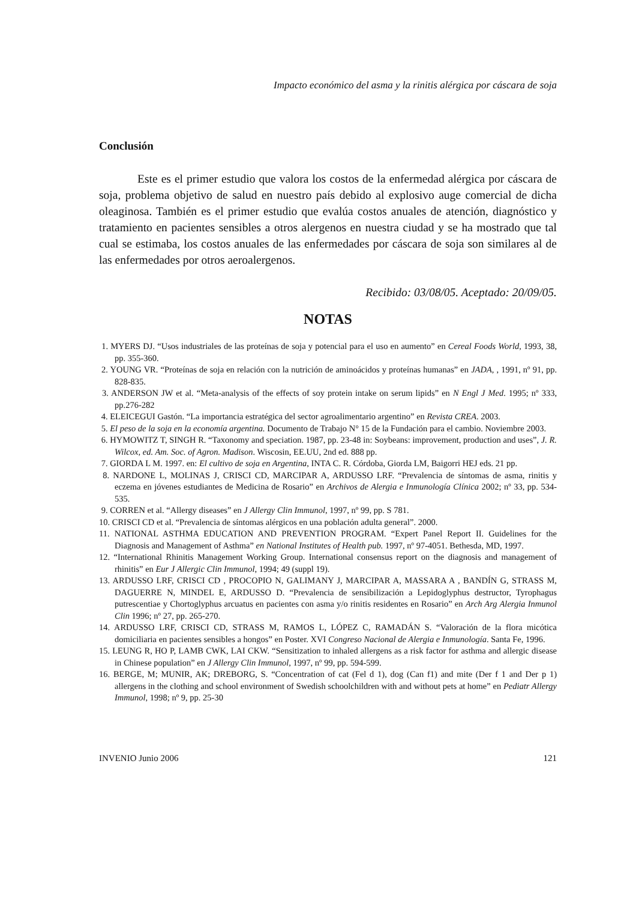Impacto económico del asma y la rinitis alérgica por cáscara de soja
Conclusión
Este es el primer estudio que valora los costos de la enfermedad alérgica por cáscara de soja, problema objetivo de salud en nuestro país debido al explosivo auge comercial de dicha oleaginosa. También es el primer estudio que evalúa costos anuales de atención, diagnóstico y tratamiento en pacientes sensibles a otros alergenos en nuestra ciudad y se ha mostrado que tal cual se estimaba, los costos anuales de las enfermedades por cáscara de soja son similares al de las enfermedades por otros aeroalergenos.
Recibido: 03/08/05. Aceptado: 20/09/05.
NOTAS
1. MYERS DJ. “Usos industriales de las proteínas de soja y potencial para el uso en aumento” en Cereal Foods World, 1993, 38, pp. 355-360.
2. YOUNG VR. “Proteínas de soja en relación con la nutrición de aminoácidos y proteínas humanas” en JADA, , 1991, nº 91, pp. 828-835.
3. ANDERSON JW et al. “Meta-analysis of the effects of soy protein intake on serum lipids” en N Engl J Med. 1995; nº 333, pp.276-282
4. ELEICEGUI Gastón. “La importancia estratégica del sector agroalimentario argentino” en Revista CREA. 2003.
5. El peso de la soja en la economía argentina. Documento de Trabajo N° 15 de la Fundación para el cambio. Noviembre 2003.
6. HYMOWITZ T, SINGH R. “Taxonomy and speciation. 1987, pp. 23-48 in: Soybeans: improvement, production and uses”, J. R. Wilcox, ed. Am. Soc. of Agron. Madison. Wiscosin, EE.UU, 2nd ed. 888 pp.
7. GIORDA L M. 1997. en: El cultivo de soja en Argentina, INTA C. R. Córdoba, Giorda LM, Baigorri HEJ eds. 21 pp.
8. NARDONE L, MOLINAS J, CRISCI CD, MARCIPAR A, ARDUSSO LRF. “Prevalencia de síntomas de asma, rinitis y eczema en jóvenes estudiantes de Medicina de Rosario” en Archivos de Alergia e Inmunología Clínica 2002; nº 33, pp. 534-535.
9. CORREN et al. “Allergy diseases” en J Allergy Clin Immunol, 1997, nº 99, pp. S 781.
10. CRISCI CD et al. “Prevalencia de síntomas alérgicos en una población adulta general”. 2000.
11. NATIONAL ASTHMA EDUCATION AND PREVENTION PROGRAM. “Expert Panel Report II. Guidelines for the Diagnosis and Management of Asthma” en National Institutes of Health pub. 1997, nº 97-4051. Bethesda, MD, 1997.
12. “International Rhinitis Management Working Group. International consensus report on the diagnosis and management of rhinitis” en Eur J Allergic Clin Immunol, 1994; 49 (suppl 19).
13. ARDUSSO LRF, CRISCI CD , PROCOPIO N, GALIMANY J, MARCIPAR A, MASSARA A , BANDÍN G, STRASS M, DAGUERRE N, MINDEL E, ARDUSSO D. “Prevalencia de sensibilización a Lepidoglyphus destructor, Tyrophagus putrescentiae y Chortoglyphus arcuatus en pacientes con asma y/o rinitis residentes en Rosario” en Arch Arg Alergia Inmunol Clin 1996; nº 27, pp. 265-270.
14. ARDUSSO LRF, CRISCI CD, STRASS M, RAMOS L, LÓPEZ C, RAMADÁN S. “Valoración de la flora micótica domiciliaria en pacientes sensibles a hongos” en Poster. XVI Congreso Nacional de Alergia e Inmunología. Santa Fe, 1996.
15. LEUNG R, HO P, LAMB CWK, LAI CKW. “Sensitization to inhaled allergens as a risk factor for asthma and allergic disease in Chinese population” en J Allergy Clin Immunol, 1997, nº 99, pp. 594-599.
16. BERGE, M; MUNIR, AK; DREBORG, S. “Concentration of cat (Fel d 1), dog (Can f1) and mite (Der f 1 and Der p 1) allergens in the clothing and school environment of Swedish schoolchildren with and without pets at home” en Pediatr Allergy Immunol, 1998; nº 9, pp. 25-30
INVENIO Junio 2006 121